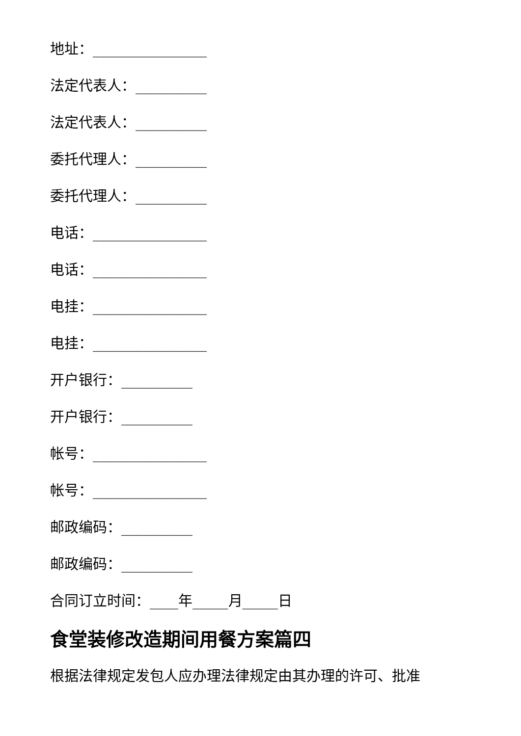地址：________________
法定代表人：__________
法定代表人：__________
委托代理人：__________
委托代理人：__________
电话：________________
电话：________________
电挂：________________
电挂：________________
开户银行：__________
开户银行：__________
帐号：________________
帐号：________________
邮政编码：__________
邮政编码：__________
合同订立时间：____年_____月_____日
食堂装修改造期间用餐方案篇四
根据法律规定发包人应办理法律规定由其办理的许可、批准